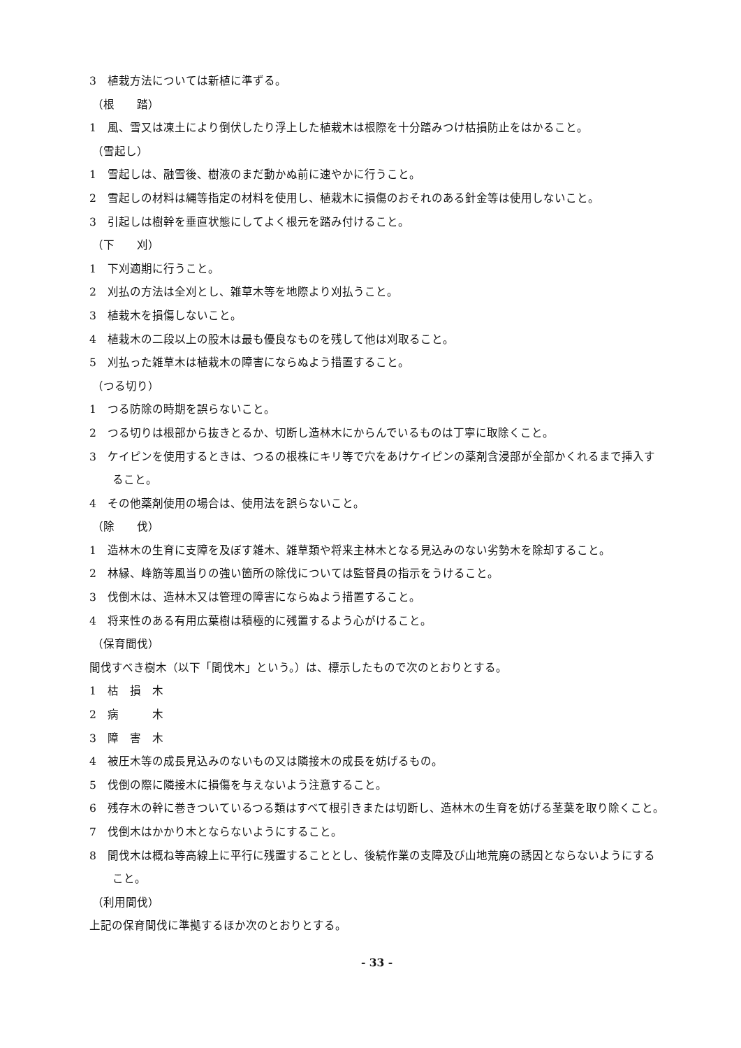3　植栽方法については新植に準ずる。
（根　　踏）
1　風、雪又は凍土により倒伏したり浮上した植栽木は根際を十分踏みつけ枯損防止をはかること。
（雪起し）
1　雪起しは、融雪後、樹液のまだ動かぬ前に速やかに行うこと。
2　雪起しの材料は縄等指定の材料を使用し、植栽木に損傷のおそれのある針金等は使用しないこと。
3　引起しは樹幹を垂直状態にしてよく根元を踏み付けること。
（下　　刈）
1　下刈適期に行うこと。
2　刈払の方法は全刈とし、雑草木等を地際より刈払うこと。
3　植栽木を損傷しないこと。
4　植栽木の二段以上の股木は最も優良なものを残して他は刈取ること。
5　刈払った雑草木は植栽木の障害にならぬよう措置すること。
（つる切り）
1　つる防除の時期を誤らないこと。
2　つる切りは根部から抜きとるか、切断し造林木にからんでいるものは丁寧に取除くこと。
3　ケイピンを使用するときは、つるの根株にキリ等で穴をあけケイピンの薬剤含浸部が全部かくれるまで挿入すること。
4　その他薬剤使用の場合は、使用法を誤らないこと。
（除　　伐）
1　造林木の生育に支障を及ぼす雑木、雑草類や将来主林木となる見込みのない劣勢木を除却すること。
2　林縁、峰筋等風当りの強い箇所の除伐については監督員の指示をうけること。
3　伐倒木は、造林木又は管理の障害にならぬよう措置すること。
4　将来性のある有用広葉樹は積極的に残置するよう心がけること。
（保育間伐）
間伐すべき樹木（以下「間伐木」という。）は、標示したもので次のとおりとする。
1　枯　損　木
2　病　　　木
3　障　害　木
4　被圧木等の成長見込みのないもの又は隣接木の成長を妨げるもの。
5　伐倒の際に隣接木に損傷を与えないよう注意すること。
6　残存木の幹に巻きついているつる類はすべて根引きまたは切断し、造林木の生育を妨げる茎葉を取り除くこと。
7　伐倒木はかかり木とならないようにすること。
8　間伐木は概ね等高線上に平行に残置することとし、後続作業の支障及び山地荒廃の誘因とならないようにすること。
（利用間伐）
上記の保育間伐に準拠するほか次のとおりとする。
- 33 -